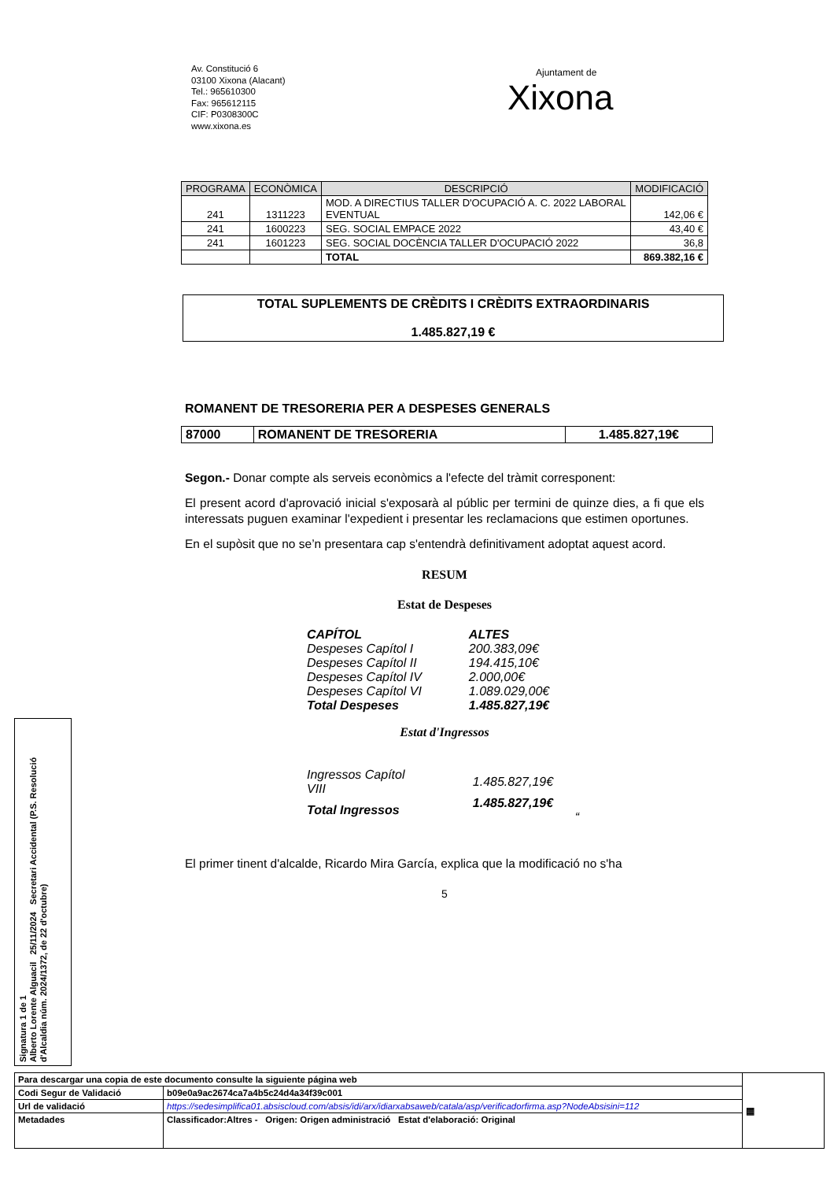Av. Constitució 6
03100 Xixona (Alacant)
Tel.: 965610300
Fax: 965612115
CIF: P0308300C
www.xixona.es
Ajuntament de
Xixona
| PROGRAMA | ECONÒMICA | DESCRIPCIÓ | MODIFICACIÓ |
| --- | --- | --- | --- |
| 241 | 1311223 | MOD. A DIRECTIUS TALLER D'OCUPACIÓ A. C. 2022 LABORAL EVENTUAL | 142,06 € |
| 241 | 1600223 | SEG. SOCIAL EMPACE 2022 | 43,40 € |
| 241 | 1601223 | SEG. SOCIAL DOCÈNCIA TALLER D'OCUPACIÓ 2022 | 36,8 |
| | | TOTAL | 869.382,16 € |
TOTAL SUPLEMENTS DE CRÈDITS I CRÈDITS EXTRAORDINARIS
1.485.827,19 €
ROMANENT DE TRESORERIA PER A DESPESES GENERALS
| 87000 | ROMANENT DE TRESORERIA | 1.485.827,19€ |
Segon.- Donar compte als serveis econòmics a l'efecte del tràmit corresponent:
El present acord d'aprovació inicial s'exposarà al públic per termini de quinze dies, a fi que els interessats puguen examinar l'expedient i presentar les reclamacions que estimen oportunes.
En el supòsit que no se’n presentara cap s'entendrà definitivament adoptat aquest acord.
RESUM
Estat de Despeses
| CAPÍTOL | ALTES |
| Despeses Capítol I | 200.383,09€ |
| Despeses Capítol II | 194.415,10€ |
| Despeses Capítol IV | 2.000,00€ |
| Despeses Capítol VI | 1.089.029,00€ |
| Total Despeses | 1.485.827,19€ |
Estat d'Ingressos
| Ingressos Capítol VIII | 1.485.827,19€ |
| Total Ingressos | 1.485.827,19€ “ |
El primer tinent d'alcalde, Ricardo Mira García, explica que la modificació no s'ha
5
Signatura 1 de 1
Alberto Lorente Alguacil 25/11/2024 Secretari Accidental (P.S. Resolució d'Alcaldia núm. 2024/1372, de 22 d'octubre)
| Para descargar una copia de este documento consulte la siguiente página web | | ▦ |
| Codi Segur de Validació | b09e0a9ac2674ca7a4b5c24d4a34f39c001 | |
| Url de validació | https://sedesimplifica01.absiscloud.com/absis/idi/arx/idiarxabsaweb/catala/asp/verificadorfirma.asp?NodeAbsisini=112 | |
| Metadades | Classificador:Altres - Origen: Origen administració Estat d'elaboració: Original | |